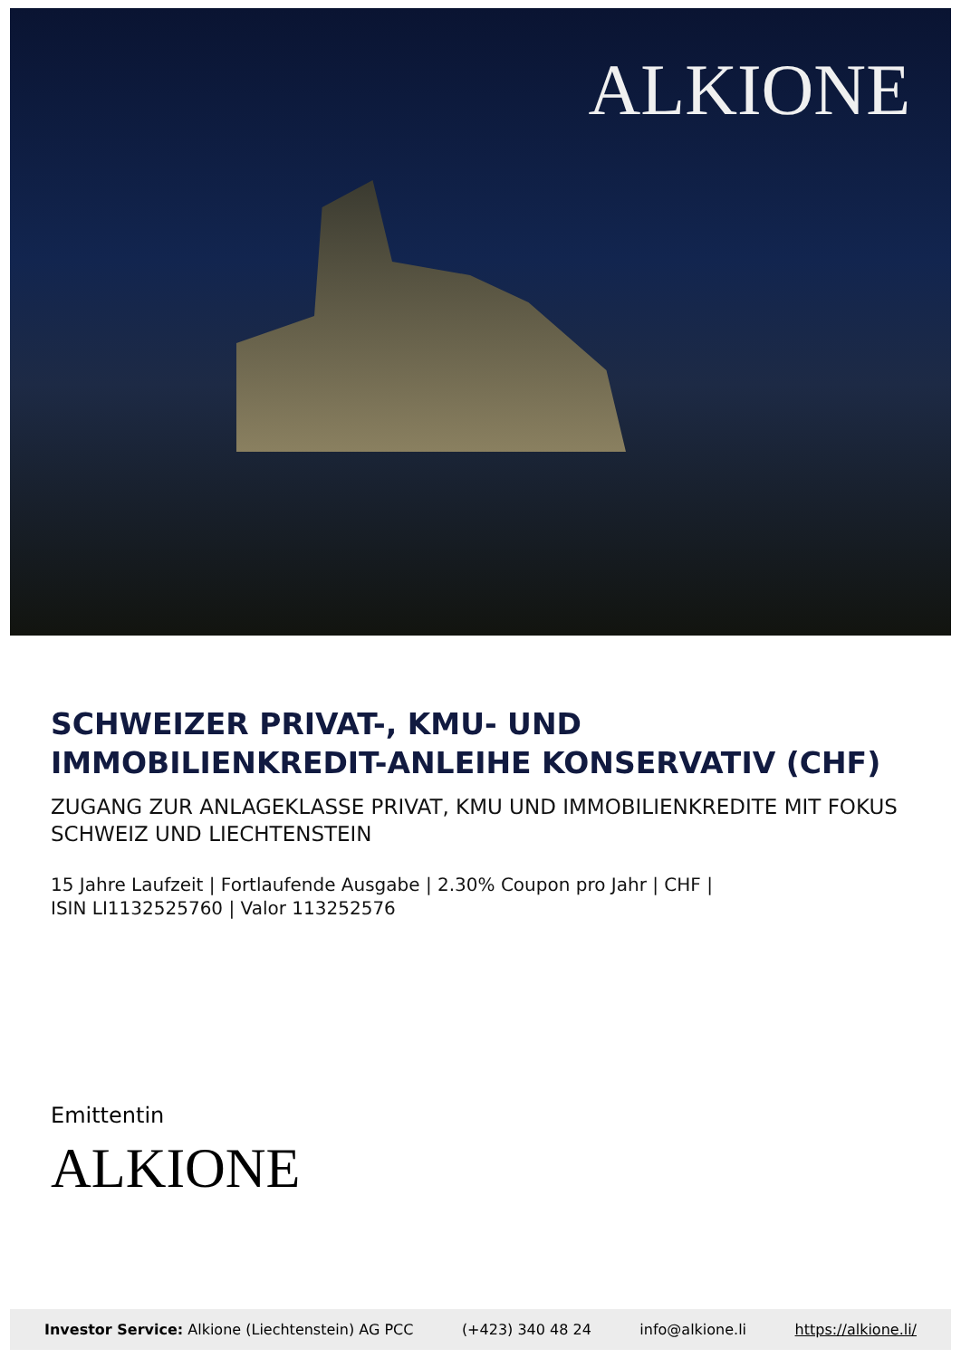ALKIONE
SCHWEIZER PRIVAT-, KMU- UND
IMMOBILIENKREDIT-ANLEIHE KONSERVATIV (CHF)
ZUGANG ZUR ANLAGEKLASSE PRIVAT, KMU UND IMMOBILIENKREDITE MIT FOKUS SCHWEIZ UND LIECHTENSTEIN
15 Jahre Laufzeit | Fortlaufende Ausgabe | 2.30% Coupon pro Jahr | CHF |
ISIN LI1132525760 | Valor 113252576
Emittentin
ALKIONE
Investor Service: Alkione (Liechtenstein) AG PCC (+423) 340 48 24 info@alkione.li https://alkione.li/